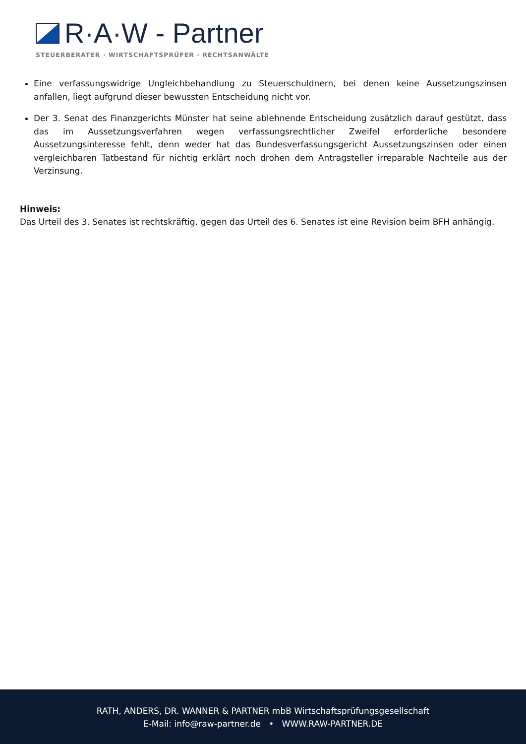R·A·W - Partner
STEUERBERATER · WIRTSCHAFTSPRÜFER · RECHTSANWÄLTE
Eine verfassungswidrige Ungleichbehandlung zu Steuerschuldnern, bei denen keine Aussetzungszinsen anfallen, liegt aufgrund dieser bewussten Entscheidung nicht vor.
Der 3. Senat des Finanzgerichts Münster hat seine ablehnende Entscheidung zusätzlich darauf gestützt, dass das im Aussetzungsverfahren wegen verfassungsrechtlicher Zweifel erforderliche besondere Aussetzungsinteresse fehlt, denn weder hat das Bundesverfassungsgericht Aussetzungszinsen oder einen vergleichbaren Tatbestand für nichtig erklärt noch drohen dem Antragsteller irreparable Nachteile aus der Verzinsung.
Hinweis:
Das Urteil des 3. Senates ist rechtskräftig, gegen das Urteil des 6. Senates ist eine Revision beim BFH anhängig.
RATH, ANDERS, DR. WANNER & PARTNER mbB Wirtschaftsprüfungsgesellschaft
E-Mail: info@raw-partner.de • WWW.RAW-PARTNER.DE